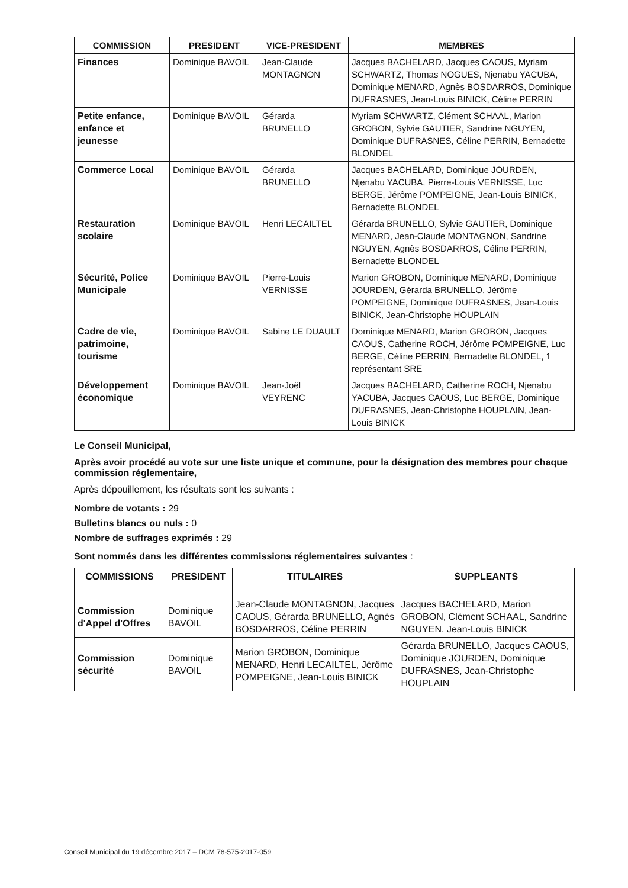| COMMISSION | PRESIDENT | VICE-PRESIDENT | MEMBRES |
| --- | --- | --- | --- |
| Finances | Dominique BAVOIL | Jean-Claude MONTAGNON | Jacques BACHELARD, Jacques CAOUS, Myriam SCHWARTZ, Thomas NOGUES, Njenabu YACUBA, Dominique MENARD, Agnès BOSDARROS, Dominique DUFRASNES, Jean-Louis BINICK, Céline PERRIN |
| Petite enfance, enfance et jeunesse | Dominique BAVOIL | Gérarda BRUNELLO | Myriam SCHWARTZ, Clément SCHAAL, Marion GROBON, Sylvie GAUTIER, Sandrine NGUYEN, Dominique DUFRASNES, Céline PERRIN, Bernadette BLONDEL |
| Commerce Local | Dominique BAVOIL | Gérarda BRUNELLO | Jacques BACHELARD, Dominique JOURDEN, Njenabu YACUBA, Pierre-Louis VERNISSE, Luc BERGE, Jérôme POMPEIGNE, Jean-Louis BINICK, Bernadette BLONDEL |
| Restauration scolaire | Dominique BAVOIL | Henri LECAILTEL | Gérarda BRUNELLO, Sylvie GAUTIER, Dominique MENARD, Jean-Claude MONTAGNON, Sandrine NGUYEN, Agnès BOSDARROS, Céline PERRIN, Bernadette BLONDEL |
| Sécurité, Police Municipale | Dominique BAVOIL | Pierre-Louis VERNISSE | Marion GROBON, Dominique MENARD, Dominique JOURDEN, Gérarda BRUNELLO, Jérôme POMPEIGNE, Dominique DUFRASNES, Jean-Louis BINICK, Jean-Christophe HOUPLAIN |
| Cadre de vie, patrimoine, tourisme | Dominique BAVOIL | Sabine LE DUAULT | Dominique MENARD, Marion GROBON, Jacques CAOUS, Catherine ROCH, Jérôme POMPEIGNE, Luc BERGE, Céline PERRIN, Bernadette BLONDEL, 1 représentant SRE |
| Développement économique | Dominique BAVOIL | Jean-Joël VEYRENC | Jacques BACHELARD, Catherine ROCH, Njenabu YACUBA, Jacques CAOUS, Luc BERGE, Dominique DUFRASNES, Jean-Christophe HOUPLAIN, Jean-Louis BINICK |
Le Conseil Municipal,
Après avoir procédé au vote sur une liste unique et commune, pour la désignation des membres pour chaque commission réglementaire,
Après dépouillement, les résultats sont les suivants :
Nombre de votants : 29
Bulletins blancs ou nuls : 0
Nombre de suffrages exprimés : 29
Sont nommés dans les différentes commissions réglementaires suivantes :
| COMMISSIONS | PRESIDENT | TITULAIRES | SUPPLEANTS |
| --- | --- | --- | --- |
| Commission d'Appel d'Offres | Dominique BAVOIL | Jean-Claude MONTAGNON, Jacques CAOUS, Gérarda BRUNELLO, Agnès BOSDARROS, Céline PERRIN | Jacques BACHELARD, Marion GROBON, Clément SCHAAL, Sandrine NGUYEN, Jean-Louis BINICK |
| Commission sécurité | Dominique BAVOIL | Marion GROBON, Dominique MENARD, Henri LECAILTEL, Jérôme POMPEIGNE, Jean-Louis BINICK | Gérarda BRUNELLO, Jacques CAOUS, Dominique JOURDEN, Dominique DUFRASNES, Jean-Christophe HOUPLAIN |
Conseil Municipal du 19 décembre 2017 – DCM 78-575-2017-059